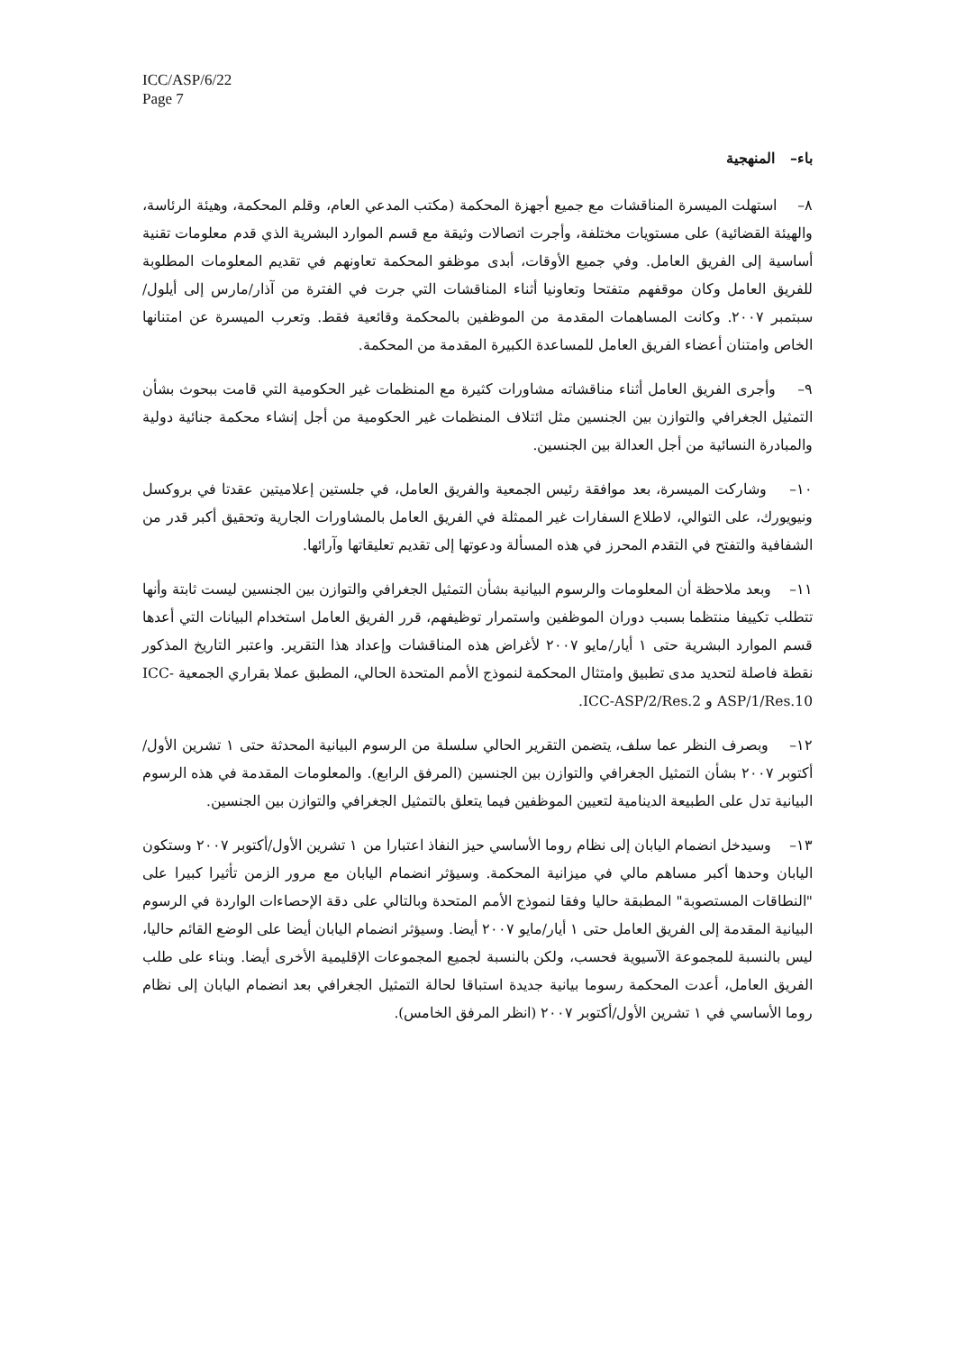ICC/ASP/6/22
Page 7
باء– المنهجية
٨– استهلت الميسرة المناقشات مع جميع أجهزة المحكمة (مكتب المدعي العام، وقلم المحكمة، وهيئة الرئاسة، والهيئة القضائية) على مستويات مختلفة، وأجرت اتصالات وثيقة مع قسم الموارد البشرية الذي قدم معلومات تقنية أساسية إلى الفريق العامل. وفي جميع الأوقات، أبدى موظفو المحكمة تعاونهم في تقديم المعلومات المطلوبة للفريق العامل وكان موقفهم متفتحا وتعاونيا أثناء المناقشات التي جرت في الفترة من آذار/مارس إلى أيلول/سبتمبر ٢٠٠٧. وكانت المساهمات المقدمة من الموظفين بالمحكمة وقائعية فقط. وتعرب الميسرة عن امتنانها الخاص وامتنان أعضاء الفريق العامل للمساعدة الكبيرة المقدمة من المحكمة.
٩– وأجرى الفريق العامل أثناء مناقشاته مشاورات كثيرة مع المنظمات غير الحكومية التي قامت ببحوث بشأن التمثيل الجغرافي والتوازن بين الجنسين مثل ائتلاف المنظمات غير الحكومية من أجل إنشاء محكمة جنائية دولية والمبادرة النسائية من أجل العدالة بين الجنسين.
١٠– وشاركت الميسرة، بعد موافقة رئيس الجمعية والفريق العامل، في جلستين إعلاميتين عقدتا في بروكسل ونيويورك، على التوالي، لاطلاع السفارات غير الممثلة في الفريق العامل بالمشاورات الجارية وتحقيق أكبر قدر من الشفافية والتفتح في التقدم المحرز في هذه المسألة ودعوتها إلى تقديم تعليقاتها وآرائها.
١١– وبعد ملاحظة أن المعلومات والرسوم البيانية بشأن التمثيل الجغرافي والتوازن بين الجنسين ليست ثابتة وأنها تتطلب تكييفا منتظما بسبب دوران الموظفين واستمرار توظيفهم، قرر الفريق العامل استخدام البيانات التي أعدها قسم الموارد البشرية حتى ١ أيار/مايو ٢٠٠٧ لأغراض هذه المناقشات وإعداد هذا التقرير. واعتبر التاريخ المذكور نقطة فاصلة لتحديد مدى تطبيق وامتثال المحكمة لنموذج الأمم المتحدة الحالي، المطبق عملا بقراري الجمعية ICC-ASP/1/Res.10 و ICC-ASP/2/Res.2.
١٢– وبصرف النظر عما سلف، يتضمن التقرير الحالي سلسلة من الرسوم البيانية المحدثة حتى ١ تشرين الأول/أكتوبر ٢٠٠٧ بشأن التمثيل الجغرافي والتوازن بين الجنسين (المرفق الرابع). والمعلومات المقدمة في هذه الرسوم البيانية تدل على الطبيعة الدينامية لتعيين الموظفين فيما يتعلق بالتمثيل الجغرافي والتوازن بين الجنسين.
١٣– وسيدخل انضمام اليابان إلى نظام روما الأساسي حيز النفاذ اعتبارا من ١ تشرين الأول/أكتوبر ٢٠٠٧ وستكون اليابان وحدها أكبر مساهم مالي في ميزانية المحكمة. وسيؤثر انضمام اليابان مع مرور الزمن تأثيرا كبيرا على "النطاقات المستصوبة" المطبقة حاليا وفقا لنموذج الأمم المتحدة وبالتالي على دقة الإحصاءات الواردة في الرسوم البيانية المقدمة إلى الفريق العامل حتى ١ أيار/مايو ٢٠٠٧ أيضا. وسيؤثر انضمام اليابان أيضا على الوضع القائم حاليا، ليس بالنسبة للمجموعة الآسيوية فحسب، ولكن بالنسبة لجميع المجموعات الإقليمية الأخرى أيضا. وبناء على طلب الفريق العامل، أعدت المحكمة رسوما بيانية جديدة استباقا لحالة التمثيل الجغرافي بعد انضمام اليابان إلى نظام روما الأساسي في ١ تشرين الأول/أكتوبر ٢٠٠٧ (انظر المرفق الخامس).